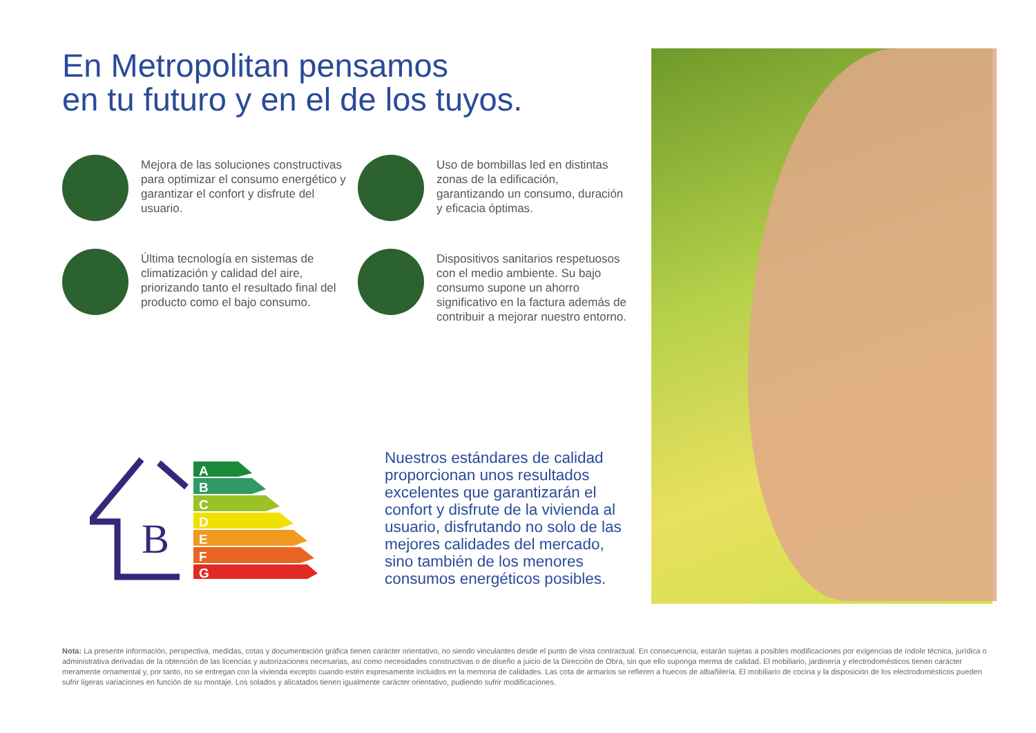En Metropolitan pensamos
en tu futuro y en el de los tuyos.
Mejora de las soluciones constructivas para optimizar el consumo energético y garantizar el confort y disfrute del usuario.
Uso de bombillas led en distintas zonas de la edificación, garantizando un consumo, duración y eficacia óptimas.
Última tecnología en sistemas de climatización y calidad del aire, priorizando tanto el resultado final del producto como el bajo consumo.
Dispositivos sanitarios respetuosos con el medio ambiente. Su bajo consumo supone un ahorro significativo en la factura además de contribuir a mejorar nuestro entorno.
B
A
B
C
D
E
F
G
Nuestros estándares de calidad proporcionan unos resultados excelentes que garantizarán el confort y disfrute de la vivienda al usuario, disfrutando no solo de las mejores calidades del mercado, sino también de los menores consumos energéticos posibles.
Nota: La presente información, perspectiva, medidas, cotas y documentación gráfica tienen carácter orientativo, no siendo vinculantes desde el punto de vista contractual. En consecuencia, estarán sujetas a posibles modificaciones por exigencias de índole técnica, jurídica o administrativa derivadas de la obtención de las licencias y autorizaciones necesarias, así como necesidades constructivas o de diseño a juicio de la Dirección de Obra, sin que ello suponga merma de calidad. El mobiliario, jardinería y electrodomésticos tienen carácter meramente ornamental y, por tanto, no se entregan con la vivienda excepto cuando estén expresamente incluidos en la memoria de calidades. Las cota de armarios se refieren a huecos de albañilería. El mobiliario de cocina y la disposición de los electrodomésticos pueden sufrir ligeras variaciones en función de su montaje. Los solados y alicatados tienen igualmente carácter orientativo, pudiendo sufrir modificaciones.